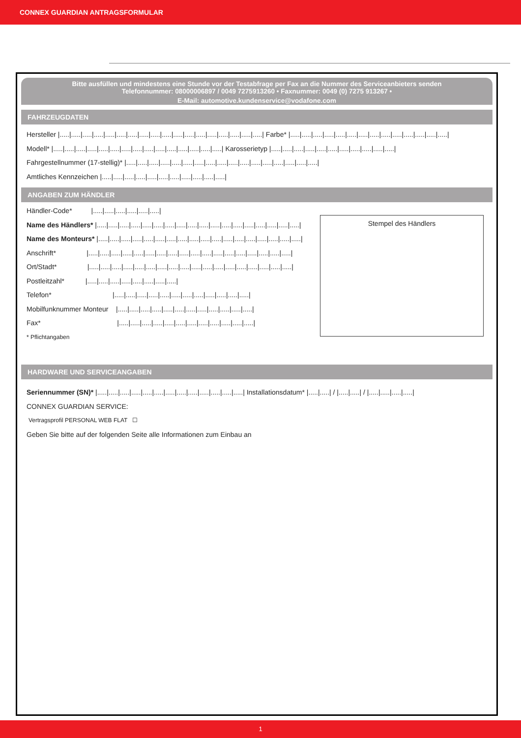CONNEX GUARDIAN ANTRAGSFORMULAR
Bitte ausfüllen und mindestens eine Stunde vor der Testabfrage per Fax an die Nummer des Serviceanbieters senden
Telefonnummer: 08000006897 / 0049 7275913260 • Faxnummer: 0049 (0) 7275 913267 •
E-Mail: automotive.kundenservice@vodafone.com
FAHRZEUGDATEN
Hersteller |.....|.....|.....|.....|.....|.....|.....|.....|.....|.....|.....|.....|.....|.....|.....|.....|.....|.....| Farbe* |.....|.....|.....|.....|.....|.....|.....|.....|.....|.....|.....|.....|.....|.....|
Modell* |.....|.....|.....|.....|.....|.....|.....|.....|.....|.....|.....|.....|.....|.....|.....| Karosserietyp |.....|.....|.....|.....|.....|.....|.....|.....|.....|.....|.....|
Fahrgestellnummer (17-stellig)* |.....|.....|.....|.....|.....|.....|.....|.....|.....|.....|.....|.....|.....|.....|.....|.....|.....|
Amtliches Kennzeichen |.....|.....|.....|.....|.....|.....|.....|.....|.....|.....|.....|
ANGABEN ZUM HÄNDLER
Stempel des Händlers
Händler-Code* |.....|.....|.....|.....|.....|.....|
Name des Händlers* |.....|.....|.....|.....|.....|.....|.....|.....|.....|.....|.....|.....|.....|.....|.....|.....|.....|.....|
Name des Monteurs* |.....|.....|.....|.....|.....|.....|.....|.....|.....|.....|.....|.....|.....|.....|.....|.....|.....|.....|
Anschrift* |.....|.....|.....|.....|.....|.....|.....|.....|.....|.....|.....|.....|.....|.....|.....|.....|.....|.....|
Ort/Stadt* |.....|.....|.....|.....|.....|.....|.....|.....|.....|.....|.....|.....|.....|.....|.....|.....|.....|.....|
Postleitzahl* |.....|.....|.....|.....|.....|.....|.....|.....|
Telefon* |.....|.....|.....|.....|.....|.....|.....|.....|.....|.....|.....|.....|
Mobilfunknummer Monteur |.....|.....|.....|.....|.....|.....|.....|.....|.....|.....|.....|.....|
Fax* |.....|.....|.....|.....|.....|.....|.....|.....|.....|.....|.....|.....|
* Pflichtangaben
HARDWARE UND SERVICEANGABEN
Seriennummer (SN)* |.....|.....|.....|.....|.....|.....|.....|.....|.....|.....|.....|.....|.....| Installationsdatum* |.....|.....| / |.....|.....| / |.....|.....|.....|.....|
CONNEX GUARDIAN SERVICE:
Vertragsprofil PERSONAL WEB FLAT ☐
Geben Sie bitte auf der folgenden Seite alle Informationen zum Einbau an
1